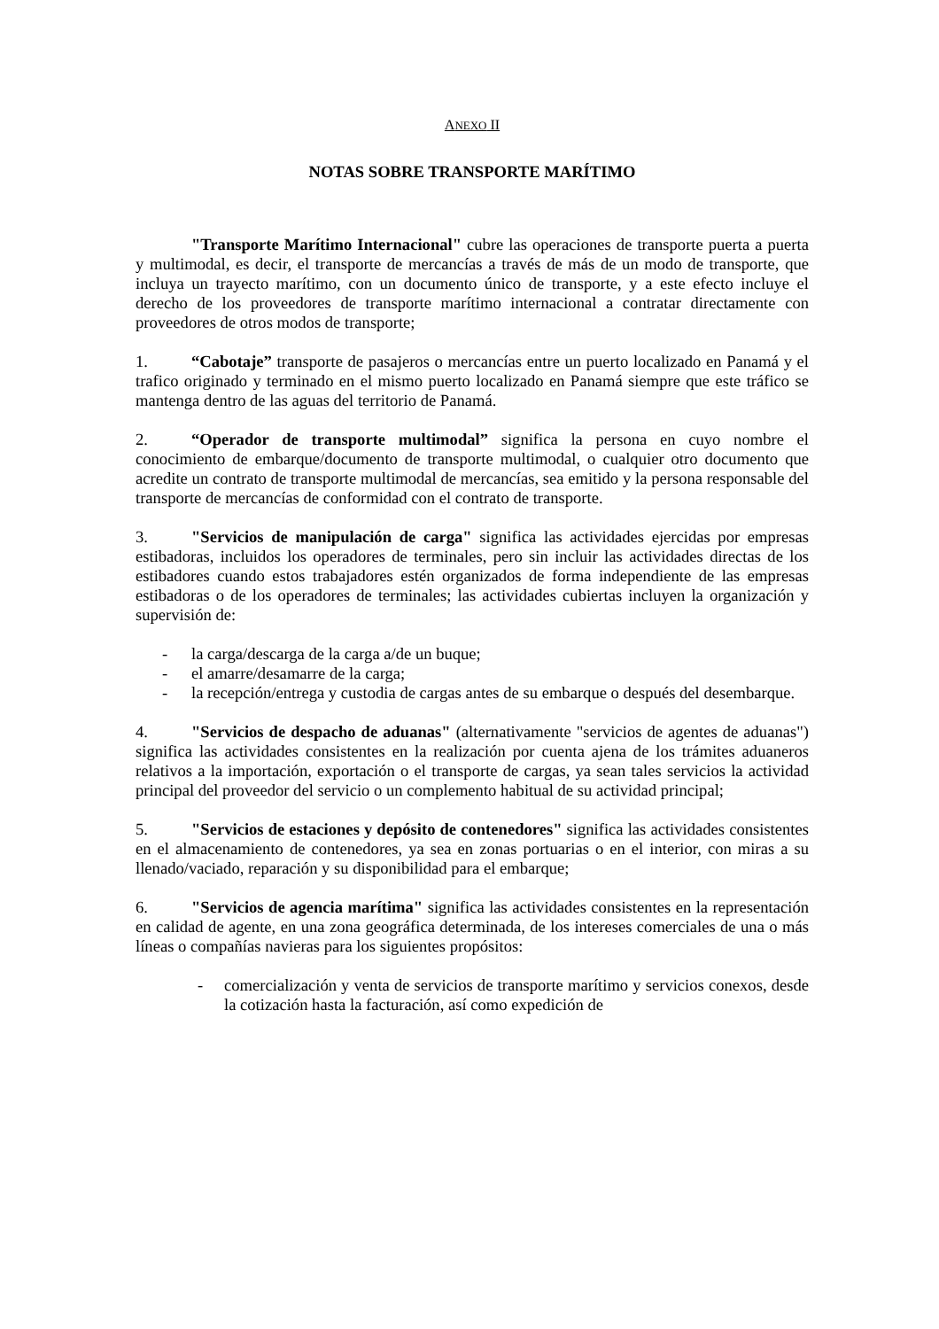ANEXO II
NOTAS SOBRE TRANSPORTE MARÍTIMO
"Transporte Marítimo Internacional" cubre las operaciones de transporte puerta a puerta y multimodal, es decir, el transporte de mercancías a través de más de un modo de transporte, que incluya un trayecto marítimo, con un documento único de transporte, y a este efecto incluye el derecho de los proveedores de transporte marítimo internacional a contratar directamente con proveedores de otros modos de transporte;
1. “Cabotaje” transporte de pasajeros o mercancías entre un puerto localizado en Panamá y el trafico originado y terminado en el mismo puerto localizado en Panamá siempre que este tráfico se mantenga dentro de las aguas del territorio de Panamá.
2. “Operador de transporte multimodal” significa la persona en cuyo nombre el conocimiento de embarque/documento de transporte multimodal, o cualquier otro documento que acredite un contrato de transporte multimodal de mercancías, sea emitido y la persona responsable del transporte de mercancías de conformidad con el contrato de transporte.
3. "Servicios de manipulación de carga" significa las actividades ejercidas por empresas estibadoras, incluidos los operadores de terminales, pero sin incluir las actividades directas de los estibadores cuando estos trabajadores estén organizados de forma independiente de las empresas estibadoras o de los operadores de terminales; las actividades cubiertas incluyen la organización y supervisión de:
- la carga/descarga de la carga a/de un buque;
- el amarre/desamarre de la carga;
- la recepción/entrega y custodia de cargas antes de su embarque o después del desembarque.
4. "Servicios de despacho de aduanas" (alternativamente "servicios de agentes de aduanas") significa las actividades consistentes en la realización por cuenta ajena de los trámites aduaneros relativos a la importación, exportación o el transporte de cargas, ya sean tales servicios la actividad principal del proveedor del servicio o un complemento habitual de su actividad principal;
5. "Servicios de estaciones y depósito de contenedores" significa las actividades consistentes en el almacenamiento de contenedores, ya sea en zonas portuarias o en el interior, con miras a su llenado/vaciado, reparación y su disponibilidad para el embarque;
6. "Servicios de agencia marítima" significa las actividades consistentes en la representación en calidad de agente, en una zona geográfica determinada, de los intereses comerciales de una o más líneas o compañías navieras para los siguientes propósitos:
- comercialización y venta de servicios de transporte marítimo y servicios conexos, desde la cotización hasta la facturación, así como expedición de